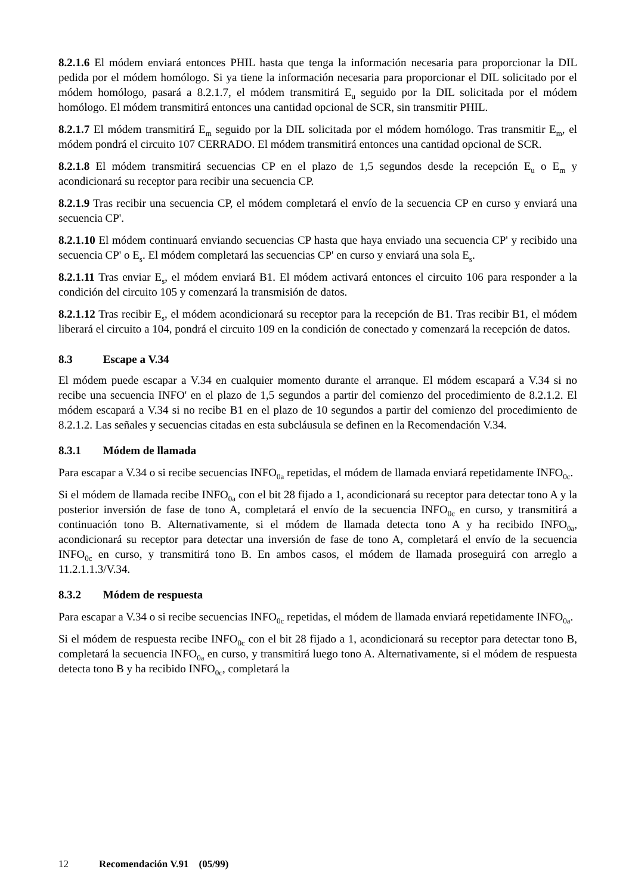8.2.1.6 El módem enviará entonces PHIL hasta que tenga la información necesaria para proporcionar la DIL pedida por el módem homólogo. Si ya tiene la información necesaria para proporcionar el DIL solicitado por el módem homólogo, pasará a 8.2.1.7, el módem transmitirá E<sub>u</sub> seguido por la DIL solicitada por el módem homólogo. El módem transmitirá entonces una cantidad opcional de SCR, sin transmitir PHIL.
8.2.1.7 El módem transmitirá E<sub>m</sub> seguido por la DIL solicitada por el módem homólogo. Tras transmitir E<sub>m</sub>, el módem pondrá el circuito 107 CERRADO. El módem transmitirá entonces una cantidad opcional de SCR.
8.2.1.8 El módem transmitirá secuencias CP en el plazo de 1,5 segundos desde la recepción E<sub>u</sub> o E<sub>m</sub> y acondicionará su receptor para recibir una secuencia CP.
8.2.1.9 Tras recibir una secuencia CP, el módem completará el envío de la secuencia CP en curso y enviará una secuencia CP'.
8.2.1.10 El módem continuará enviando secuencias CP hasta que haya enviado una secuencia CP' y recibido una secuencia CP' o E<sub>s</sub>. El módem completará las secuencias CP' en curso y enviará una sola E<sub>s</sub>.
8.2.1.11 Tras enviar E<sub>s</sub>, el módem enviará B1. El módem activará entonces el circuito 106 para responder a la condición del circuito 105 y comenzará la transmisión de datos.
8.2.1.12 Tras recibir E<sub>s</sub>, el módem acondicionará su receptor para la recepción de B1. Tras recibir B1, el módem liberará el circuito a 104, pondrá el circuito 109 en la condición de conectado y comenzará la recepción de datos.
8.3 Escape a V.34
El módem puede escapar a V.34 en cualquier momento durante el arranque. El módem escapará a V.34 si no recibe una secuencia INFO' en el plazo de 1,5 segundos a partir del comienzo del procedimiento de 8.2.1.2. El módem escapará a V.34 si no recibe B1 en el plazo de 10 segundos a partir del comienzo del procedimiento de 8.2.1.2. Las señales y secuencias citadas en esta subcláusula se definen en la Recomendación V.34.
8.3.1 Módem de llamada
Para escapar a V.34 o si recibe secuencias INFO<sub>0a</sub> repetidas, el módem de llamada enviará repetidamente INFO<sub>0c</sub>.
Si el módem de llamada recibe INFO<sub>0a</sub> con el bit 28 fijado a 1, acondicionará su receptor para detectar tono A y la posterior inversión de fase de tono A, completará el envío de la secuencia INFO<sub>0c</sub> en curso, y transmitirá a continuación tono B. Alternativamente, si el módem de llamada detecta tono A y ha recibido INFO<sub>0a</sub>, acondicionará su receptor para detectar una inversión de fase de tono A, completará el envío de la secuencia INFO<sub>0c</sub> en curso, y transmitirá tono B. En ambos casos, el módem de llamada proseguirá con arreglo a 11.2.1.1.3/V.34.
8.3.2 Módem de respuesta
Para escapar a V.34 o si recibe secuencias INFO<sub>0c</sub> repetidas, el módem de llamada enviará repetidamente INFO<sub>0a</sub>.
Si el módem de respuesta recibe INFO<sub>0c</sub> con el bit 28 fijado a 1, acondicionará su receptor para detectar tono B, completará la secuencia INFO<sub>0a</sub> en curso, y transmitirá luego tono A. Alternativamente, si el módem de respuesta detecta tono B y ha recibido INFO<sub>0c</sub>, completará la
12 Recomendación V.91 (05/99)